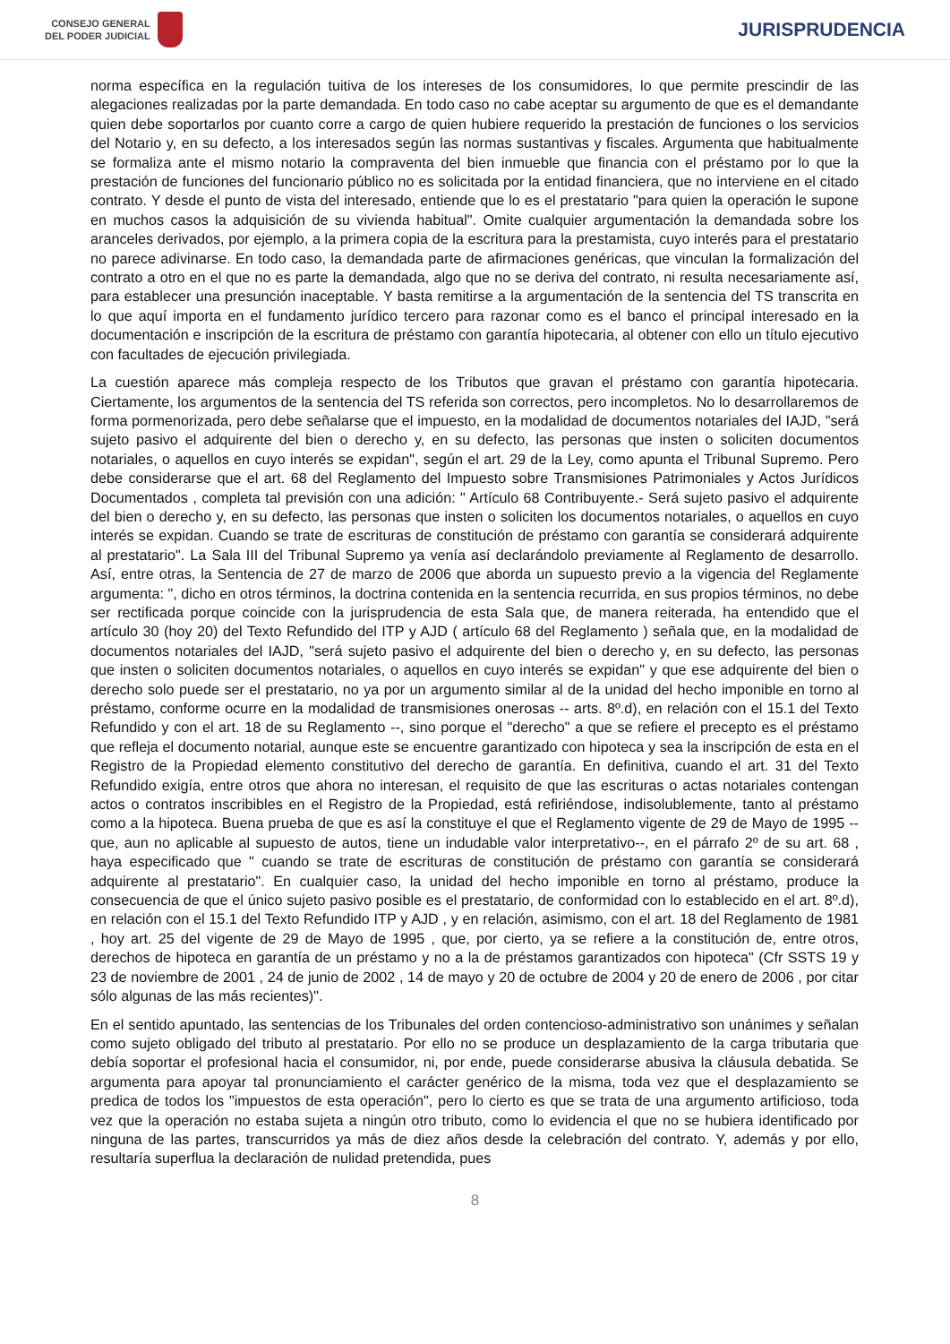CONSEJO GENERAL
DEL PODER JUDICIAL
JURISPRUDENCIA
norma específica en la regulación tuitiva de los intereses de los consumidores, lo que permite prescindir de las alegaciones realizadas por la parte demandada. En todo caso no cabe aceptar su argumento de que es el demandante quien debe soportarlos por cuanto corre a cargo de quien hubiere requerido la prestación de funciones o los servicios del Notario y, en su defecto, a los interesados según las normas sustantivas y fiscales. Argumenta que habitualmente se formaliza ante el mismo notario la compraventa del bien inmueble que financia con el préstamo por lo que la prestación de funciones del funcionario público no es solicitada por la entidad financiera, que no interviene en el citado contrato. Y desde el punto de vista del interesado, entiende que lo es el prestatario "para quien la operación le supone en muchos casos la adquisición de su vivienda habitual". Omite cualquier argumentación la demandada sobre los aranceles derivados, por ejemplo, a la primera copia de la escritura para la prestamista, cuyo interés para el prestatario no parece adivinarse. En todo caso, la demandada parte de afirmaciones genéricas, que vinculan la formalización del contrato a otro en el que no es parte la demandada, algo que no se deriva del contrato, ni resulta necesariamente así, para establecer una presunción inaceptable. Y basta remitirse a la argumentación de la sentencia del TS transcrita en lo que aquí importa en el fundamento jurídico tercero para razonar como es el banco el principal interesado en la documentación e inscripción de la escritura de préstamo con garantía hipotecaria, al obtener con ello un título ejecutivo con facultades de ejecución privilegiada.
La cuestión aparece más compleja respecto de los Tributos que gravan el préstamo con garantía hipotecaria. Ciertamente, los argumentos de la sentencia del TS referida son correctos, pero incompletos. No lo desarrollaremos de forma pormenorizada, pero debe señalarse que el impuesto, en la modalidad de documentos notariales del IAJD, "será sujeto pasivo el adquirente del bien o derecho y, en su defecto, las personas que insten o soliciten documentos notariales, o aquellos en cuyo interés se expidan", según el art. 29 de la Ley, como apunta el Tribunal Supremo. Pero debe considerarse que el art. 68 del Reglamento del Impuesto sobre Transmisiones Patrimoniales y Actos Jurídicos Documentados , completa tal previsión con una adición: " Artículo 68 Contribuyente.- Será sujeto pasivo el adquirente del bien o derecho y, en su defecto, las personas que insten o soliciten los documentos notariales, o aquellos en cuyo interés se expidan. Cuando se trate de escrituras de constitución de préstamo con garantía se considerará adquirente al prestatario". La Sala III del Tribunal Supremo ya venía así declarándolo previamente al Reglamento de desarrollo. Así, entre otras, la Sentencia de 27 de marzo de 2006 que aborda un supuesto previo a la vigencia del Reglamente argumenta: ", dicho en otros términos, la doctrina contenida en la sentencia recurrida, en sus propios términos, no debe ser rectificada porque coincide con la jurisprudencia de esta Sala que, de manera reiterada, ha entendido que el artículo 30 (hoy 20) del Texto Refundido del ITP y AJD ( artículo 68 del Reglamento ) señala que, en la modalidad de documentos notariales del IAJD, "será sujeto pasivo el adquirente del bien o derecho y, en su defecto, las personas que insten o soliciten documentos notariales, o aquellos en cuyo interés se expidan" y que ese adquirente del bien o derecho solo puede ser el prestatario, no ya por un argumento similar al de la unidad del hecho imponible en torno al préstamo, conforme ocurre en la modalidad de transmisiones onerosas -- arts. 8º.d), en relación con el 15.1 del Texto Refundido y con el art. 18 de su Reglamento --, sino porque el "derecho" a que se refiere el precepto es el préstamo que refleja el documento notarial, aunque este se encuentre garantizado con hipoteca y sea la inscripción de esta en el Registro de la Propiedad elemento constitutivo del derecho de garantía. En definitiva, cuando el art. 31 del Texto Refundido exigía, entre otros que ahora no interesan, el requisito de que las escrituras o actas notariales contengan actos o contratos inscribibles en el Registro de la Propiedad, está refiriéndose, indisolublemente, tanto al préstamo como a la hipoteca. Buena prueba de que es así la constituye el que el Reglamento vigente de 29 de Mayo de 1995 --que, aun no aplicable al supuesto de autos, tiene un indudable valor interpretativo--, en el párrafo 2º de su art. 68 , haya especificado que " cuando se trate de escrituras de constitución de préstamo con garantía se considerará adquirente al prestatario". En cualquier caso, la unidad del hecho imponible en torno al préstamo, produce la consecuencia de que el único sujeto pasivo posible es el prestatario, de conformidad con lo establecido en el art. 8º.d), en relación con el 15.1 del Texto Refundido ITP y AJD , y en relación, asimismo, con el art. 18 del Reglamento de 1981 , hoy art. 25 del vigente de 29 de Mayo de 1995 , que, por cierto, ya se refiere a la constitución de, entre otros, derechos de hipoteca en garantía de un préstamo y no a la de préstamos garantizados con hipoteca" (Cfr SSTS 19 y 23 de noviembre de 2001 , 24 de junio de 2002 , 14 de mayo y 20 de octubre de 2004 y 20 de enero de 2006 , por citar sólo algunas de las más recientes)".
En el sentido apuntado, las sentencias de los Tribunales del orden contencioso-administrativo son unánimes y señalan como sujeto obligado del tributo al prestatario. Por ello no se produce un desplazamiento de la carga tributaria que debía soportar el profesional hacia el consumidor, ni, por ende, puede considerarse abusiva la cláusula debatida. Se argumenta para apoyar tal pronunciamiento el carácter genérico de la misma, toda vez que el desplazamiento se predica de todos los "impuestos de esta operación", pero lo cierto es que se trata de una argumento artificioso, toda vez que la operación no estaba sujeta a ningún otro tributo, como lo evidencia el que no se hubiera identificado por ninguna de las partes, transcurridos ya más de diez años desde la celebración del contrato. Y, además y por ello, resultaría superflua la declaración de nulidad pretendida, pues
8